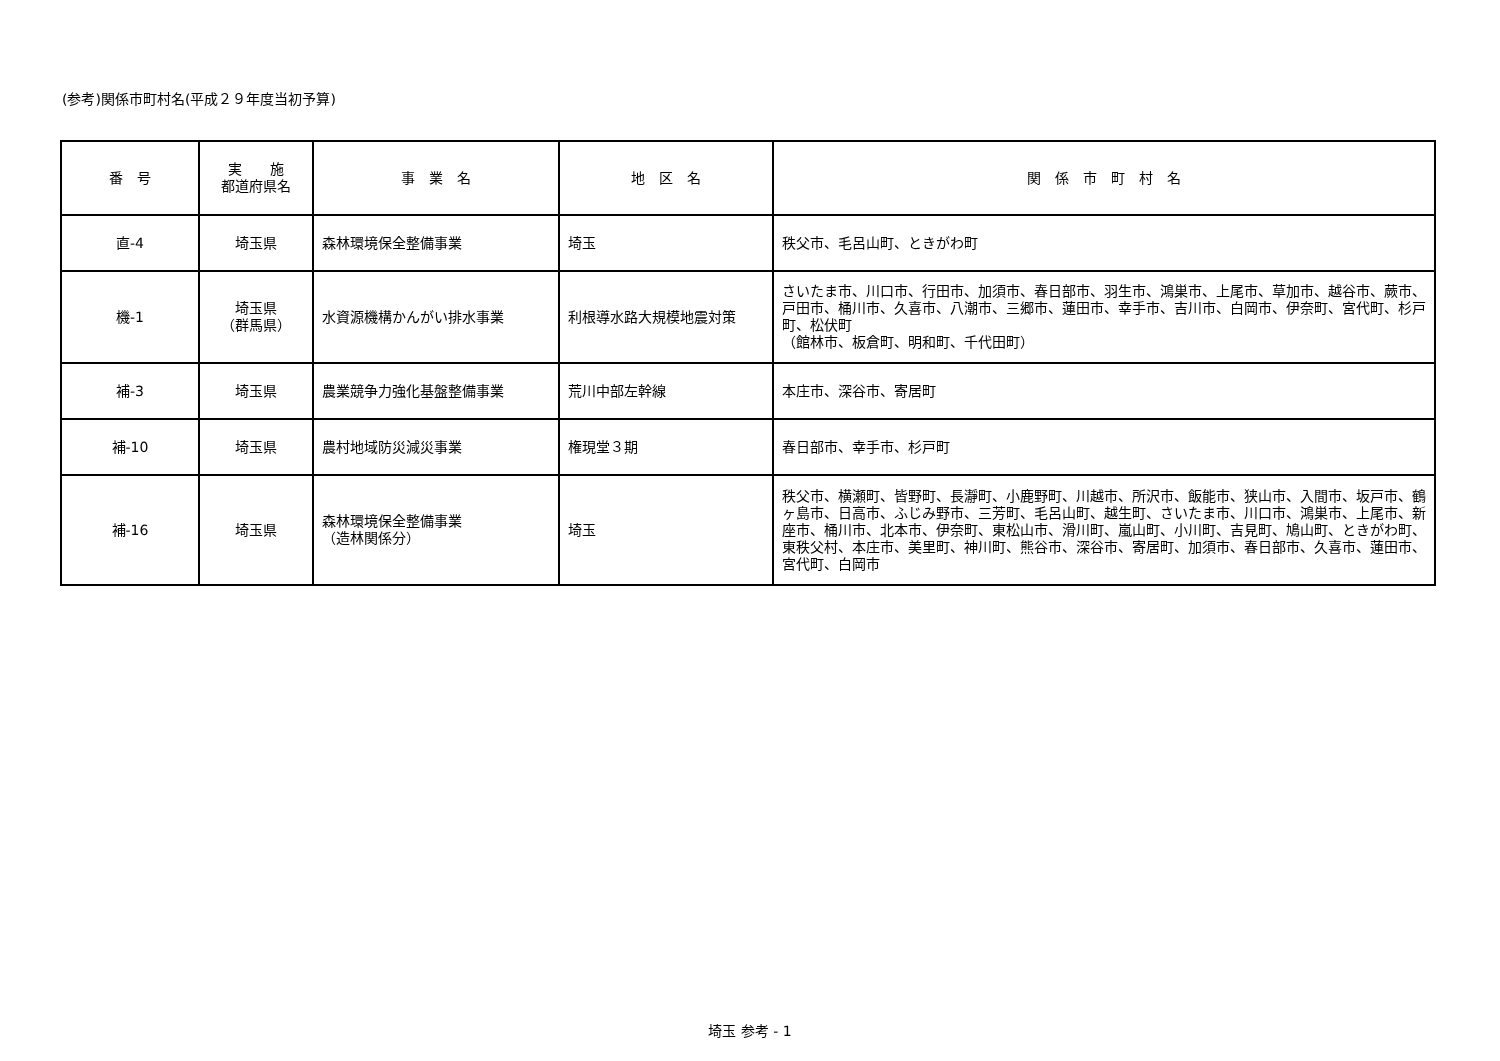(参考)関係市町村名(平成２９年度当初予算)
| 番 号 | 実 施 都道府県名 | 事 業 名 | 地 区 名 | 関 係 市 町 村 名 |
| --- | --- | --- | --- | --- |
| 直-4 | 埼玉県 | 森林環境保全整備事業 | 埼玉 | 秩父市、毛呂山町、ときがわ町 |
| 機-1 | 埼玉県 （群馬県） | 水資源機構かんがい排水事業 | 利根導水路大規模地震対策 | さいたま市、川口市、行田市、加須市、春日部市、羽生市、鴻巣市、上尾市、草加市、越谷市、蕨市、戸田市、桶川市、久喜市、八潮市、三郷市、蓮田市、幸手市、吉川市、白岡市、伊奈町、宮代町、杉戸町、松伏町 （館林市、板倉町、明和町、千代田町） |
| 補-3 | 埼玉県 | 農業競争力強化基盤整備事業 | 荒川中部左幹線 | 本庄市、深谷市、寄居町 |
| 補-10 | 埼玉県 | 農村地域防災減災事業 | 権現堂３期 | 春日部市、幸手市、杉戸町 |
| 補-16 | 埼玉県 | 森林環境保全整備事業 （造林関係分） | 埼玉 | 秩父市、横瀬町、皆野町、長瀞町、小鹿野町、川越市、所沢市、飯能市、狭山市、入間市、坂戸市、鶴ヶ島市、日高市、ふじみ野市、三芳町、毛呂山町、越生町、さいたま市、川口市、鴻巣市、上尾市、新座市、桶川市、北本市、伊奈町、東松山市、滑川町、嵐山町、小川町、吉見町、鳩山町、ときがわ町、東秩父村、本庄市、美里町、神川町、熊谷市、深谷市、寄居町、加須市、春日部市、久喜市、蓮田市、宮代町、白岡市 |
埼玉 参考 - 1